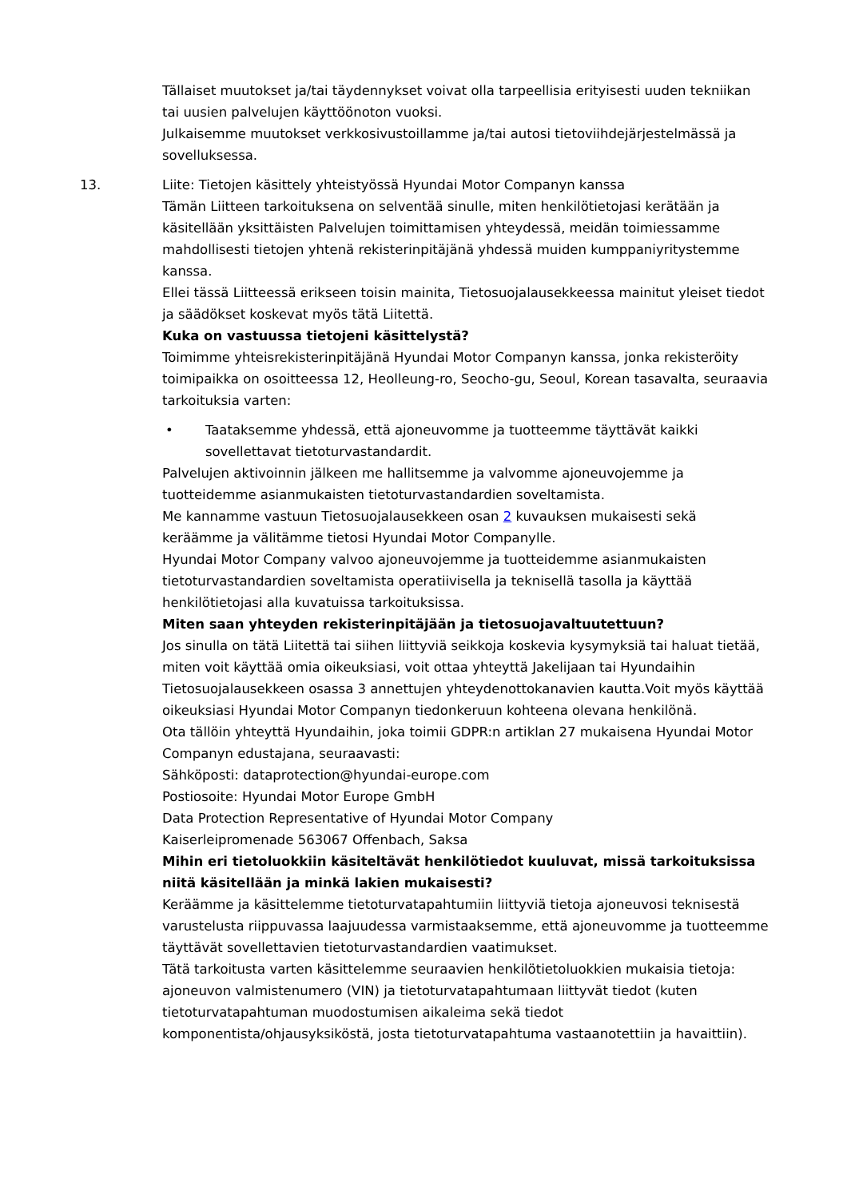Tällaiset muutokset ja/tai täydennykset voivat olla tarpeellisia erityisesti uuden tekniikan tai uusien palvelujen käyttöönoton vuoksi.
Julkaisemme muutokset verkkosivustoillamme ja/tai autosi tietoviihdejärjestelmässä ja sovelluksessa.
13. Liite: Tietojen käsittely yhteistyössä Hyundai Motor Companyn kanssa
Tämän Liitteen tarkoituksena on selventää sinulle, miten henkilötietojasi kerätään ja käsitellään yksittäisten Palvelujen toimittamisen yhteydessä, meidän toimiessamme mahdollisesti tietojen yhtenä rekisterinpitäjänä yhdessä muiden kumppaniyritystemme kanssa.
Ellei tässä Liitteessä erikseen toisin mainita, Tietosuojalausekkeessa mainitut yleiset tiedot ja säädökset koskevat myös tätä Liitettä.
Kuka on vastuussa tietojeni käsittelystä?
Toimimme yhteisrekisterinpitäjänä Hyundai Motor Companyn kanssa, jonka rekisteröity toimipaikka on osoitteessa 12, Heolleung-ro, Seocho-gu, Seoul, Korean tasavalta, seuraavia tarkoituksia varten:
• Taataksemme yhdessä, että ajoneuvomme ja tuotteemme täyttävät kaikki sovellettavat tietoturvastandardit.
Palvelujen aktivoinnin jälkeen me hallitsemme ja valvomme ajoneuvojemme ja tuotteidemme asianmukaisten tietoturvastandardien soveltamista.
Me kannamme vastuun Tietosuojalausekkeen osan 2 kuvauksen mukaisesti sekä keräämme ja välitämme tietosi Hyundai Motor Companylle.
Hyundai Motor Company valvoo ajoneuvojemme ja tuotteidemme asianmukaisten tietoturvastandardien soveltamista operatiivisella ja teknisellä tasolla ja käyttää henkilötietojasi alla kuvatuissa tarkoituksissa.
Miten saan yhteyden rekisterinpitäjään ja tietosuojavaltuutettuun?
Jos sinulla on tätä Liitettä tai siihen liittyviä seikkoja koskevia kysymyksiä tai haluat tietää, miten voit käyttää omia oikeuksiasi, voit ottaa yhteyttä Jakelijaan tai Hyundaihin Tietosuojalausekkeen osassa 3 annettujen yhteydenottokanavien kautta.Voit myös käyttää oikeuksiasi Hyundai Motor Companyn tiedonkeruun kohteena olevana henkilönä.
Ota tällöin yhteyttä Hyundaihin, joka toimii GDPR:n artiklan 27 mukaisena Hyundai Motor Companyn edustajana, seuraavasti:
Sähköposti: dataprotection@hyundai-europe.com
Postiosoite: Hyundai Motor Europe GmbH
Data Protection Representative of Hyundai Motor Company
Kaiserleipromenade 563067 Offenbach, Saksa
Mihin eri tietoluokkiin käsiteltävät henkilötiedot kuuluvat, missä tarkoituksissa niitä käsitellään ja minkä lakien mukaisesti?
Keräämme ja käsittelemme tietoturvatapahtumiin liittyviä tietoja ajoneuvosi teknisestä varustelusta riippuvassa laajuudessa varmistaaksemme, että ajoneuvomme ja tuotteemme täyttävät sovellettavien tietoturvastandardien vaatimukset.
Tätä tarkoitusta varten käsittelemme seuraavien henkilötietoluokkien mukaisia tietoja: ajoneuvon valmistenumero (VIN) ja tietoturvatapahtumaan liittyvät tiedot (kuten tietoturvatapahtuman muodostumisen aikaleima sekä tiedot komponentista/ohjausyksiköstä, josta tietoturvatapahtuma vastaanotettiin ja havaittiin).